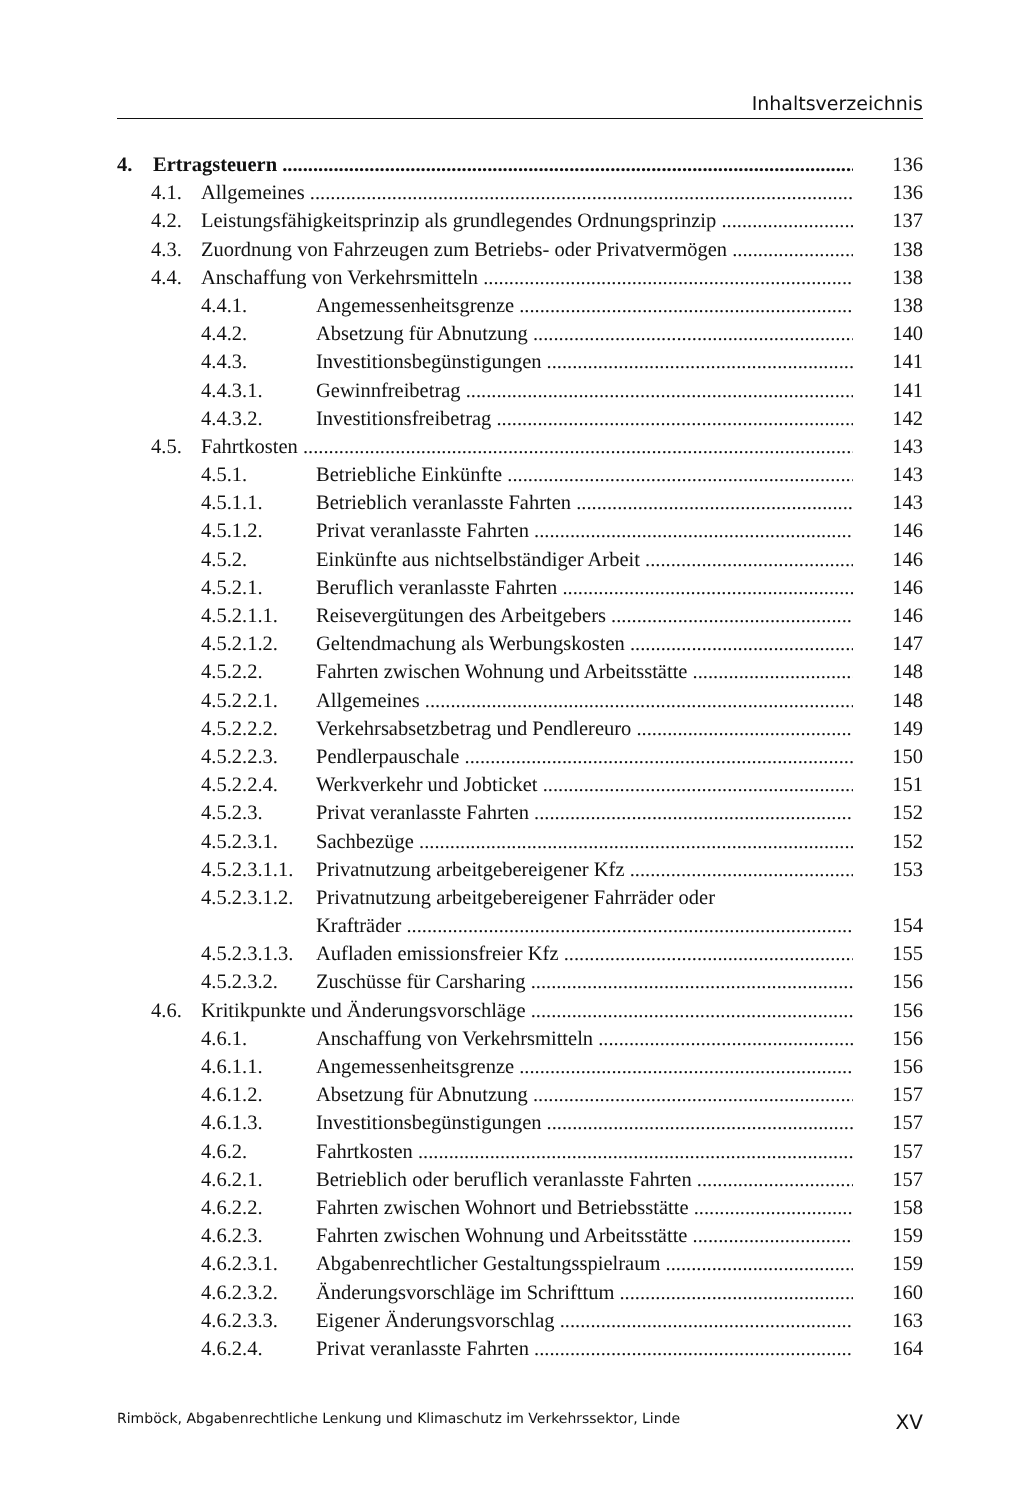Inhaltsverzeichnis
4. Ertragsteuern 136
4.1. Allgemeines 136
4.2. Leistungsfähigkeitsprinzip als grundlegendes Ordnungsprinzip 137
4.3. Zuordnung von Fahrzeugen zum Betriebs- oder Privatvermögen 138
4.4. Anschaffung von Verkehrsmitteln 138
4.4.1. Angemessenheitsgrenze 138
4.4.2. Absetzung für Abnutzung 140
4.4.3. Investitionsbegünstigungen 141
4.4.3.1. Gewinnfreibetrag 141
4.4.3.2. Investitionsfreibetrag 142
4.5. Fahrtkosten 143
4.5.1. Betriebliche Einkünfte 143
4.5.1.1. Betrieblich veranlasste Fahrten 143
4.5.1.2. Privat veranlasste Fahrten 146
4.5.2. Einkünfte aus nichtselbständiger Arbeit 146
4.5.2.1. Beruflich veranlasste Fahrten 146
4.5.2.1.1. Reisevergütungen des Arbeitgebers 146
4.5.2.1.2. Geltendmachung als Werbungskosten 147
4.5.2.2. Fahrten zwischen Wohnung und Arbeitsstätte 148
4.5.2.2.1. Allgemeines 148
4.5.2.2.2. Verkehrsabsetzbetrag und Pendlereuro 149
4.5.2.2.3. Pendlerpauschale 150
4.5.2.2.4. Werkverkehr und Jobticket 151
4.5.2.3. Privat veranlasste Fahrten 152
4.5.2.3.1. Sachbezüge 152
4.5.2.3.1.1. Privatnutzung arbeitgebereigener Kfz 153
4.5.2.3.1.2. Privatnutzung arbeitgebereigener Fahrräder oder
Krafträder 154
4.5.2.3.1.3. Aufladen emissionsfreier Kfz 155
4.5.2.3.2. Zuschüsse für Carsharing 156
4.6. Kritikpunkte und Änderungsvorschläge 156
4.6.1. Anschaffung von Verkehrsmitteln 156
4.6.1.1. Angemessenheitsgrenze 156
4.6.1.2. Absetzung für Abnutzung 157
4.6.1.3. Investitionsbegünstigungen 157
4.6.2. Fahrtkosten 157
4.6.2.1. Betrieblich oder beruflich veranlasste Fahrten 157
4.6.2.2. Fahrten zwischen Wohnort und Betriebsstätte 158
4.6.2.3. Fahrten zwischen Wohnung und Arbeitsstätte 159
4.6.2.3.1. Abgabenrechtlicher Gestaltungsspielraum 159
4.6.2.3.2. Änderungsvorschläge im Schrifttum 160
4.6.2.3.3. Eigener Änderungsvorschlag 163
4.6.2.4. Privat veranlasste Fahrten 164
Rimböck, Abgabenrechtliche Lenkung und Klimaschutz im Verkehrssektor, Linde XV